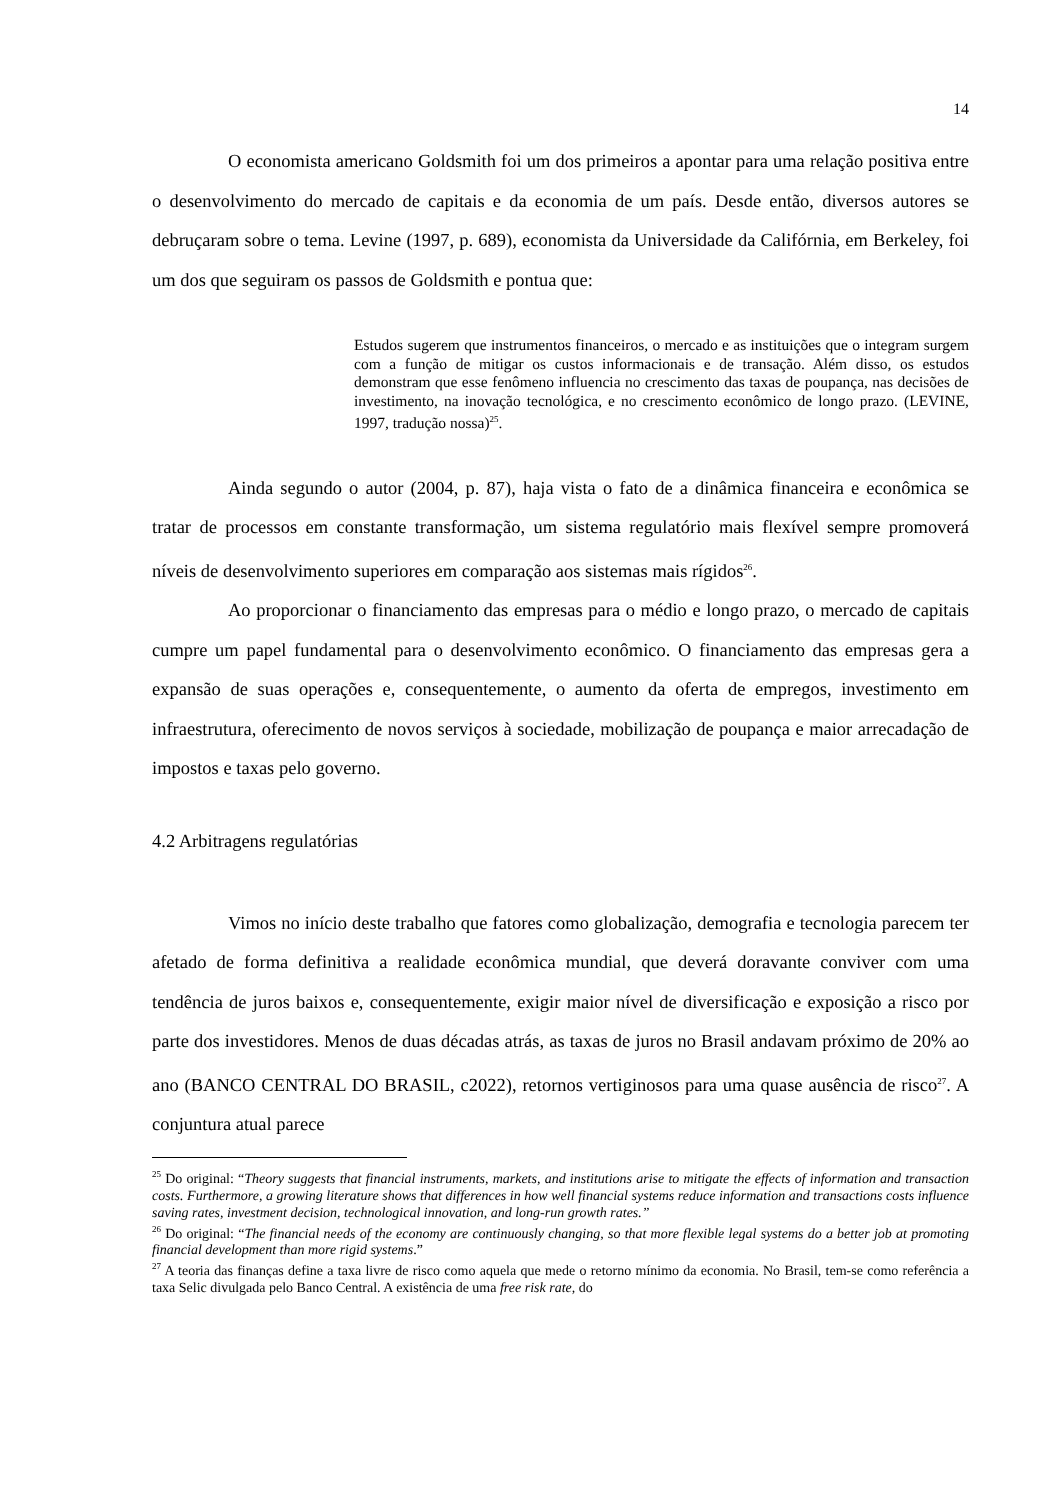14
O economista americano Goldsmith foi um dos primeiros a apontar para uma relação positiva entre o desenvolvimento do mercado de capitais e da economia de um país. Desde então, diversos autores se debruçaram sobre o tema. Levine (1997, p. 689), economista da Universidade da Califórnia, em Berkeley, foi um dos que seguiram os passos de Goldsmith e pontua que:
Estudos sugerem que instrumentos financeiros, o mercado e as instituições que o integram surgem com a função de mitigar os custos informacionais e de transação. Além disso, os estudos demonstram que esse fenômeno influencia no crescimento das taxas de poupança, nas decisões de investimento, na inovação tecnológica, e no crescimento econômico de longo prazo. (LEVINE, 1997, tradução nossa)<sup>25</sup>.
Ainda segundo o autor (2004, p. 87), haja vista o fato de a dinâmica financeira e econômica se tratar de processos em constante transformação, um sistema regulatório mais flexível sempre promoverá níveis de desenvolvimento superiores em comparação aos sistemas mais rígidos<sup>26</sup>.
Ao proporcionar o financiamento das empresas para o médio e longo prazo, o mercado de capitais cumpre um papel fundamental para o desenvolvimento econômico. O financiamento das empresas gera a expansão de suas operações e, consequentemente, o aumento da oferta de empregos, investimento em infraestrutura, oferecimento de novos serviços à sociedade, mobilização de poupança e maior arrecadação de impostos e taxas pelo governo.
4.2 Arbitragens regulatórias
Vimos no início deste trabalho que fatores como globalização, demografia e tecnologia parecem ter afetado de forma definitiva a realidade econômica mundial, que deverá doravante conviver com uma tendência de juros baixos e, consequentemente, exigir maior nível de diversificação e exposição a risco por parte dos investidores. Menos de duas décadas atrás, as taxas de juros no Brasil andavam próximo de 20% ao ano (BANCO CENTRAL DO BRASIL, c2022), retornos vertiginosos para uma quase ausência de risco<sup>27</sup>. A conjuntura atual parece
<sup>25</sup> Do original: “Theory suggests that financial instruments, markets, and institutions arise to mitigate the effects of information and transaction costs. Furthermore, a growing literature shows that differences in how well financial systems reduce information and transactions costs influence saving rates, investment decision, technological innovation, and long-run growth rates.”
<sup>26</sup> Do original: “The financial needs of the economy are continuously changing, so that more flexible legal systems do a better job at promoting financial development than more rigid systems.”
<sup>27</sup> A teoria das finanças define a taxa livre de risco como aquela que mede o retorno mínimo da economia. No Brasil, tem-se como referência a taxa Selic divulgada pelo Banco Central. A existência de uma free risk rate, do